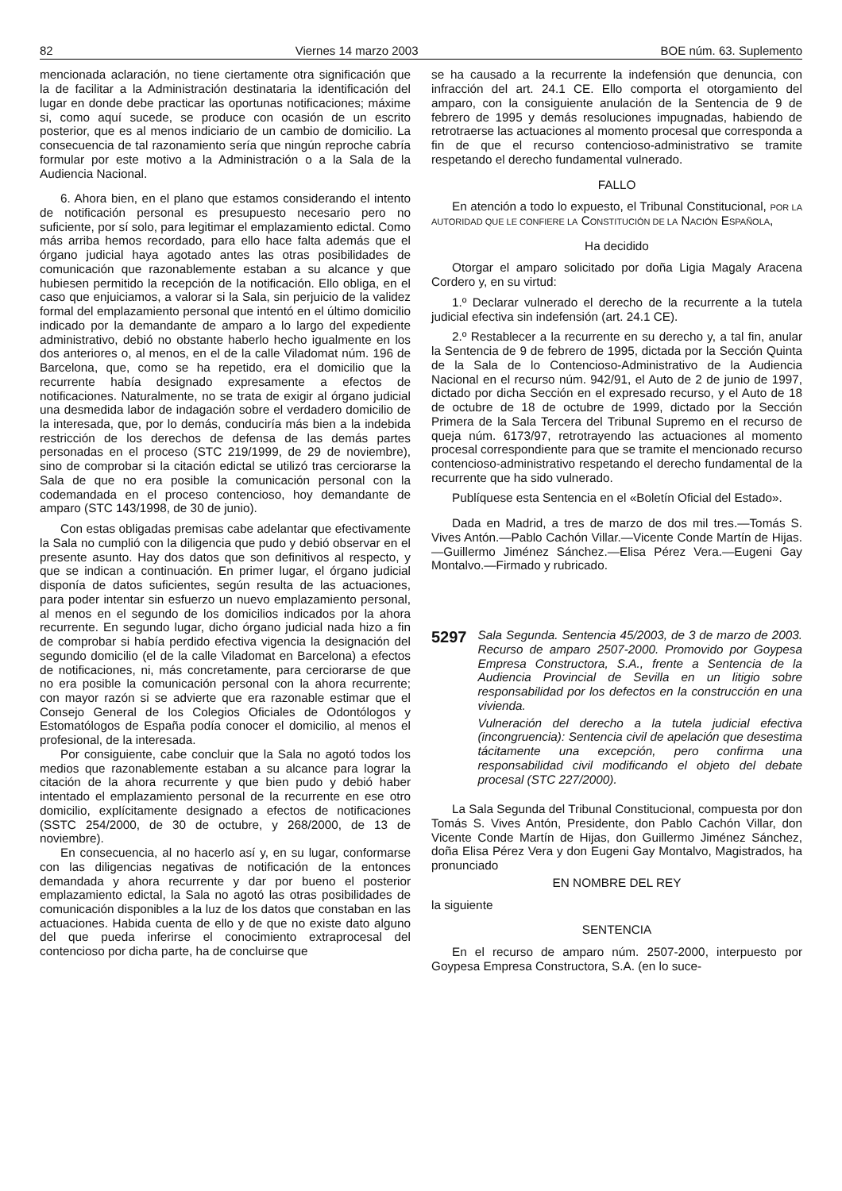82 Viernes 14 marzo 2003 BOE núm. 63. Suplemento
mencionada aclaración, no tiene ciertamente otra significación que la de facilitar a la Administración destinataria la identificación del lugar en donde debe practicar las oportunas notificaciones; máxime si, como aquí sucede, se produce con ocasión de un escrito posterior, que es al menos indiciario de un cambio de domicilio. La consecuencia de tal razonamiento sería que ningún reproche cabría formular por este motivo a la Administración o a la Sala de la Audiencia Nacional.
6. Ahora bien, en el plano que estamos considerando el intento de notificación personal es presupuesto necesario pero no suficiente, por sí solo, para legitimar el emplazamiento edictal. Como más arriba hemos recordado, para ello hace falta además que el órgano judicial haya agotado antes las otras posibilidades de comunicación que razonablemente estaban a su alcance y que hubiesen permitido la recepción de la notificación. Ello obliga, en el caso que enjuiciamos, a valorar si la Sala, sin perjuicio de la validez formal del emplazamiento personal que intentó en el último domicilio indicado por la demandante de amparo a lo largo del expediente administrativo, debió no obstante haberlo hecho igualmente en los dos anteriores o, al menos, en el de la calle Viladomat núm. 196 de Barcelona, que, como se ha repetido, era el domicilio que la recurrente había designado expresamente a efectos de notificaciones. Naturalmente, no se trata de exigir al órgano judicial una desmedida labor de indagación sobre el verdadero domicilio de la interesada, que, por lo demás, conduciría más bien a la indebida restricción de los derechos de defensa de las demás partes personadas en el proceso (STC 219/1999, de 29 de noviembre), sino de comprobar si la citación edictal se utilizó tras cerciorarse la Sala de que no era posible la comunicación personal con la codemandada en el proceso contencioso, hoy demandante de amparo (STC 143/1998, de 30 de junio).
Con estas obligadas premisas cabe adelantar que efectivamente la Sala no cumplió con la diligencia que pudo y debió observar en el presente asunto. Hay dos datos que son definitivos al respecto, y que se indican a continuación. En primer lugar, el órgano judicial disponía de datos suficientes, según resulta de las actuaciones, para poder intentar sin esfuerzo un nuevo emplazamiento personal, al menos en el segundo de los domicilios indicados por la ahora recurrente. En segundo lugar, dicho órgano judicial nada hizo a fin de comprobar si había perdido efectiva vigencia la designación del segundo domicilio (el de la calle Viladomat en Barcelona) a efectos de notificaciones, ni, más concretamente, para cerciorarse de que no era posible la comunicación personal con la ahora recurrente; con mayor razón si se advierte que era razonable estimar que el Consejo General de los Colegios Oficiales de Odontólogos y Estomatólogos de España podía conocer el domicilio, al menos el profesional, de la interesada.
Por consiguiente, cabe concluir que la Sala no agotó todos los medios que razonablemente estaban a su alcance para lograr la citación de la ahora recurrente y que bien pudo y debió haber intentado el emplazamiento personal de la recurrente en ese otro domicilio, explícitamente designado a efectos de notificaciones (SSTC 254/2000, de 30 de octubre, y 268/2000, de 13 de noviembre).
En consecuencia, al no hacerlo así y, en su lugar, conformarse con las diligencias negativas de notificación de la entonces demandada y ahora recurrente y dar por bueno el posterior emplazamiento edictal, la Sala no agotó las otras posibilidades de comunicación disponibles a la luz de los datos que constaban en las actuaciones. Habida cuenta de ello y de que no existe dato alguno del que pueda inferirse el conocimiento extraprocesal del contencioso por dicha parte, ha de concluirse que
se ha causado a la recurrente la indefensión que denuncia, con infracción del art. 24.1 CE. Ello comporta el otorgamiento del amparo, con la consiguiente anulación de la Sentencia de 9 de febrero de 1995 y demás resoluciones impugnadas, habiendo de retrotraerse las actuaciones al momento procesal que corresponda a fin de que el recurso contencioso-administrativo se tramite respetando el derecho fundamental vulnerado.
FALLO
En atención a todo lo expuesto, el Tribunal Constitucional, POR LA AUTORIDAD QUE LE CONFIERE LA CONSTITUCIÓN DE LA NACIÓN ESPAÑOLA,
Ha decidido
Otorgar el amparo solicitado por doña Ligia Magaly Aracena Cordero y, en su virtud:
1.º Declarar vulnerado el derecho de la recurrente a la tutela judicial efectiva sin indefensión (art. 24.1 CE).
2.º Restablecer a la recurrente en su derecho y, a tal fin, anular la Sentencia de 9 de febrero de 1995, dictada por la Sección Quinta de la Sala de lo Contencioso-Administrativo de la Audiencia Nacional en el recurso núm. 942/91, el Auto de 2 de junio de 1997, dictado por dicha Sección en el expresado recurso, y el Auto de 18 de octubre de 18 de octubre de 1999, dictado por la Sección Primera de la Sala Tercera del Tribunal Supremo en el recurso de queja núm. 6173/97, retrotrayendo las actuaciones al momento procesal correspondiente para que se tramite el mencionado recurso contencioso-administrativo respetando el derecho fundamental de la recurrente que ha sido vulnerado.
Publíquese esta Sentencia en el «Boletín Oficial del Estado».
Dada en Madrid, a tres de marzo de dos mil tres.—Tomás S. Vives Antón.—Pablo Cachón Villar.—Vicente Conde Martín de Hijas.—Guillermo Jiménez Sánchez.—Elisa Pérez Vera.—Eugeni Gay Montalvo.—Firmado y rubricado.
5297
Sala Segunda. Sentencia 45/2003, de 3 de marzo de 2003. Recurso de amparo 2507-2000. Promovido por Goypesa Empresa Constructora, S.A., frente a Sentencia de la Audiencia Provincial de Sevilla en un litigio sobre responsabilidad por los defectos en la construcción en una vivienda.
Vulneración del derecho a la tutela judicial efectiva (incongruencia): Sentencia civil de apelación que desestima tácitamente una excepción, pero confirma una responsabilidad civil modificando el objeto del debate procesal (STC 227/2000).
La Sala Segunda del Tribunal Constitucional, compuesta por don Tomás S. Vives Antón, Presidente, don Pablo Cachón Villar, don Vicente Conde Martín de Hijas, don Guillermo Jiménez Sánchez, doña Elisa Pérez Vera y don Eugeni Gay Montalvo, Magistrados, ha pronunciado
EN NOMBRE DEL REY
la siguiente
SENTENCIA
En el recurso de amparo núm. 2507-2000, interpuesto por Goypesa Empresa Constructora, S.A. (en lo suce-